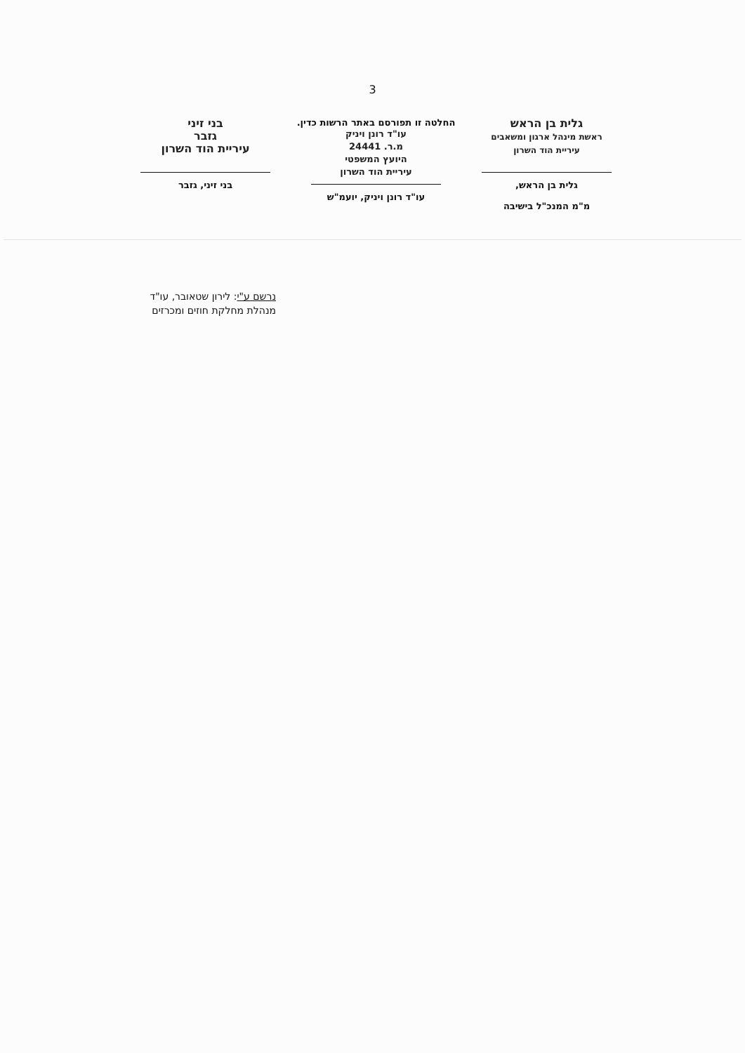3
גלית בן הראש
ראשת מינהל ארגון ומשאבים
עיריית הוד השרון
גלית בן הראש,
מ"מ המנכ"ל בישיבה
החלטה זו תפורסם באתר הרשות כדין.
עו"ד רונן ויניק
מ.ר. 24441
היועץ המשפטי
עיריית הוד השרון
עו"ד רונן ויניק, יועמ"ש
בני זיני
גזבר
עיריית הוד השרון
בני זיני, גזבר
נרשם ע"י: לירון שטאובר, עו"ד
מנהלת מחלקת חוזים ומכרזים